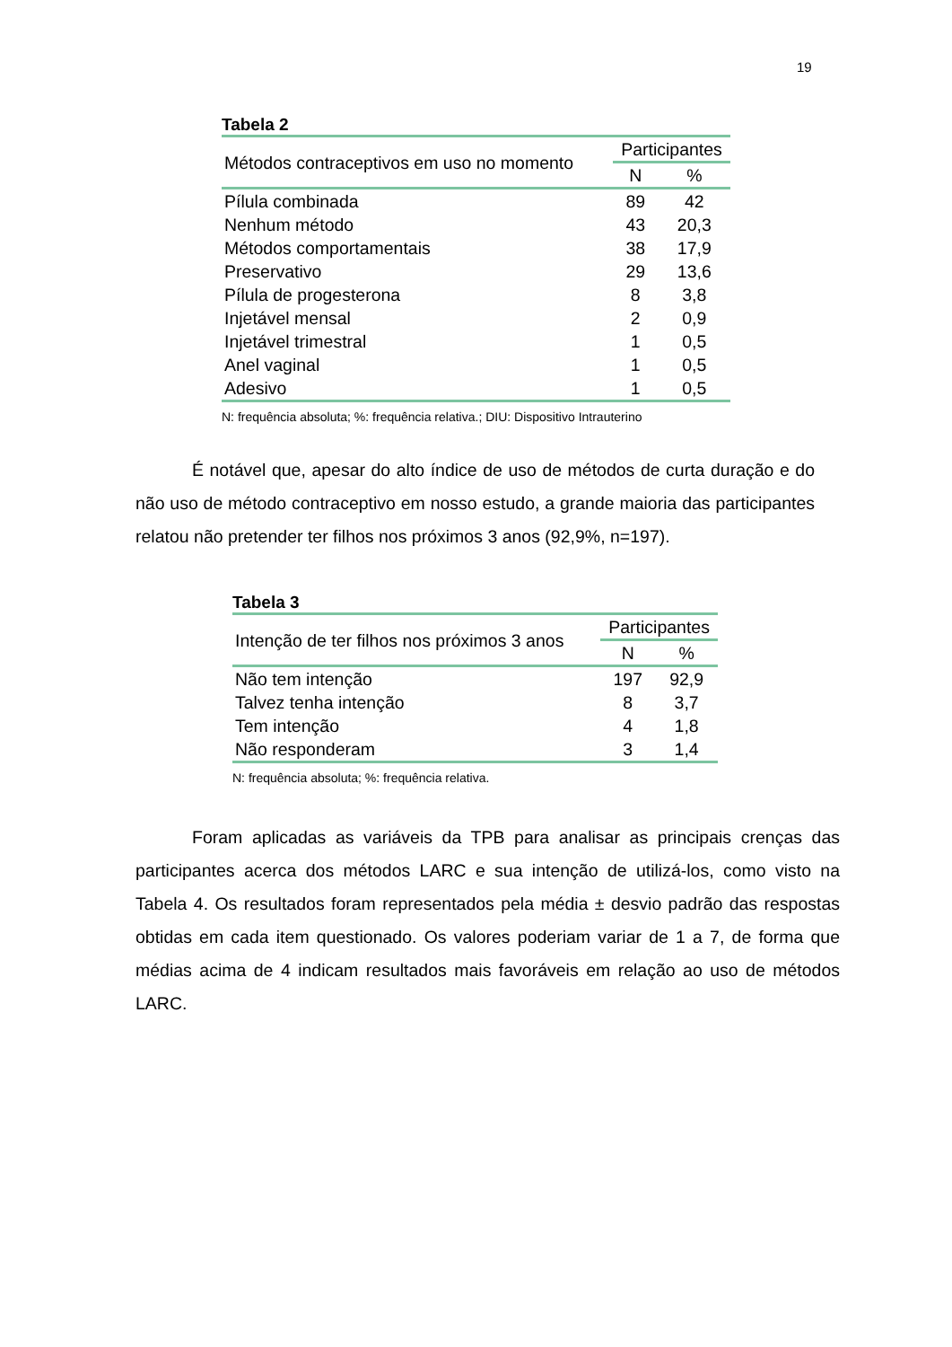19
Tabela 2
| Métodos contraceptivos em uso no momento | Participantes | |
| --- | --- | --- |
| | N | % |
| Pílula combinada | 89 | 42 |
| Nenhum método | 43 | 20,3 |
| Métodos comportamentais | 38 | 17,9 |
| Preservativo | 29 | 13,6 |
| Pílula de progesterona | 8 | 3,8 |
| Injetável mensal | 2 | 0,9 |
| Injetável trimestral | 1 | 0,5 |
| Anel vaginal | 1 | 0,5 |
| Adesivo | 1 | 0,5 |
N: frequência absoluta; %: frequência relativa.; DIU: Dispositivo Intrauterino
É notável que, apesar do alto índice de uso de métodos de curta duração e do não uso de método contraceptivo em nosso estudo, a grande maioria das participantes relatou não pretender ter filhos nos próximos 3 anos (92,9%, n=197).
Tabela 3
| Intenção de ter filhos nos próximos 3 anos | Participantes | |
| --- | --- | --- |
| | N | % |
| Não tem intenção | 197 | 92,9 |
| Talvez tenha intenção | 8 | 3,7 |
| Tem intenção | 4 | 1,8 |
| Não responderam | 3 | 1,4 |
N: frequência absoluta; %: frequência relativa.
Foram aplicadas as variáveis da TPB para analisar as principais crenças das participantes acerca dos métodos LARC e sua intenção de utilizá-los, como visto na Tabela 4. Os resultados foram representados pela média ± desvio padrão das respostas obtidas em cada item questionado. Os valores poderiam variar de 1 a 7, de forma que médias acima de 4 indicam resultados mais favoráveis em relação ao uso de métodos LARC.